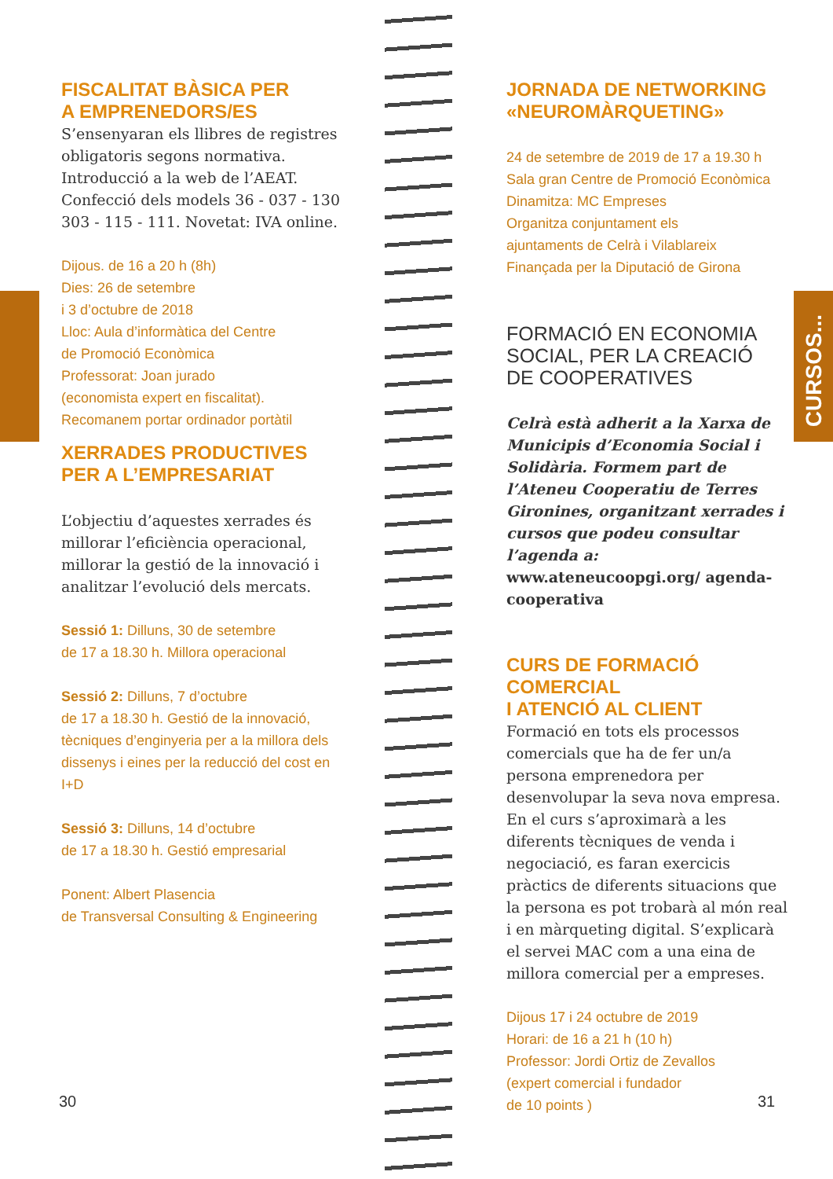FISCALITAT BÀSICA PER
A EMPRENEDORS/ES
S’ensenyaran els llibres de registres obligatoris segons normativa. Introducció a la web de l’AEAT. Confecció dels models 36 - 037 - 130 303 - 115 - 111. Novetat: IVA online.
Dijous. de 16 a 20 h (8h)
Dies: 26 de setembre
i 3 d’octubre de 2018
Lloc: Aula d’informàtica del Centre
de Promoció Econòmica
Professorat: Joan jurado
(economista expert en fiscalitat).
Recomanem portar ordinador portàtil
XERRADES PRODUCTIVES
PER A L’EMPRESARIAT
L’objectiu d’aquestes xerrades és millorar l’eficiència operacional, millorar la gestió de la innovació i analitzar l’evolució dels mercats.
Sessió 1: Dilluns, 30 de setembre
de 17 a 18.30 h. Millora operacional
Sessió 2: Dilluns, 7 d’octubre
de 17 a 18.30 h. Gestió de la innovació, tècniques d’enginyeria per a la millora dels dissenys i eines per la reducció del cost en I+D
Sessió 3: Dilluns, 14 d’octubre
de 17 a 18.30 h. Gestió empresarial
Ponent: Albert Plasencia
de Transversal Consulting & Engineering
JORNADA DE NETWORKING
«NEUROMÀRQUETING»
24 de setembre de 2019 de 17 a 19.30 h
Sala gran Centre de Promoció Econòmica
Dinamitza: MC Empreses
Organitza conjuntament els
ajuntaments de Celrà i Vilablareix
Finançada per la Diputació de Girona
FORMACIÓ EN ECONOMIA
SOCIAL, PER LA CREACIÓ
DE COOPERATIVES
Celrà està adherit a la Xarxa de Municipis d’Economia Social i Solidària. Formem part de l’Ateneu Cooperatiu de Terres Gironines, organitzant xerrades i cursos que podeu consultar l’agenda a: www.ateneucoopgi.org/ agenda-cooperativa
CURS DE FORMACIÓ COMERCIAL
I ATENCIÓ AL CLIENT
Formació en tots els processos comercials que ha de fer un/a persona emprenedora per desenvolupar la seva nova empresa. En el curs s’aproximarà a les diferents tècniques de venda i negociació, es faran exercicis pràctics de diferents situacions que la persona es pot trobarà al món real i en màrqueting digital. S’explicarà el servei MAC com a una eina de millora comercial per a empreses.
Dijous 17 i 24 octubre de 2019
Horari: de 16 a 21 h (10 h)
Professor: Jordi Ortiz de Zevallos
(expert comercial i fundador
de 10 points )
CURSOS...
30 31